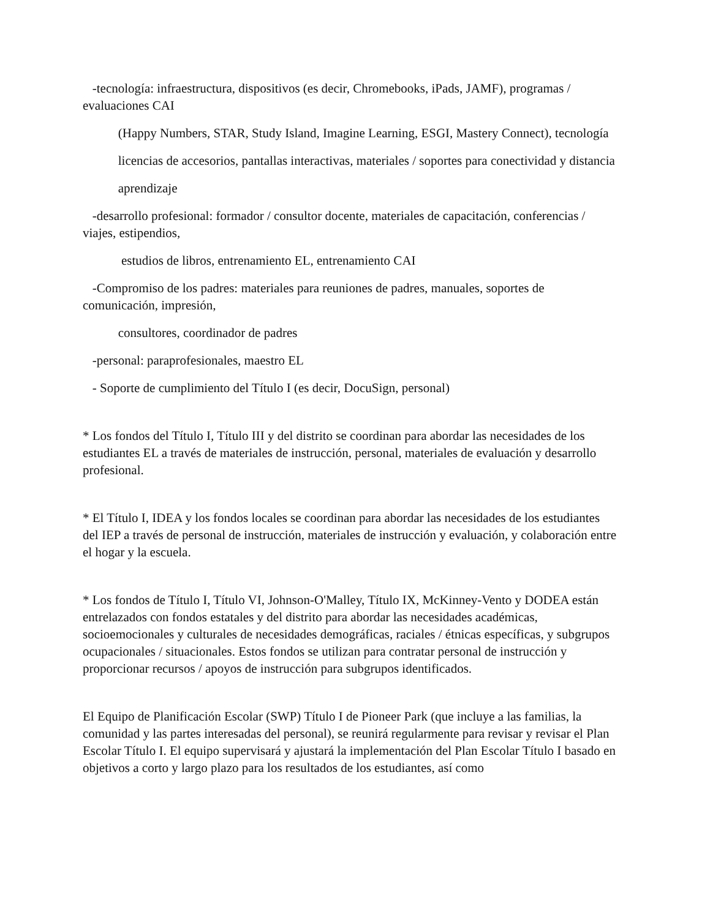-tecnología: infraestructura, dispositivos (es decir, Chromebooks, iPads, JAMF), programas / evaluaciones CAI
(Happy Numbers, STAR, Study Island, Imagine Learning, ESGI, Mastery Connect), tecnología
licencias de accesorios, pantallas interactivas, materiales / soportes para conectividad y distancia
aprendizaje
-desarrollo profesional: formador / consultor docente, materiales de capacitación, conferencias / viajes, estipendios,
estudios de libros, entrenamiento EL, entrenamiento CAI
-Compromiso de los padres: materiales para reuniones de padres, manuales, soportes de comunicación, impresión,
consultores, coordinador de padres
-personal: paraprofesionales, maestro EL
- Soporte de cumplimiento del Título I (es decir, DocuSign, personal)
* Los fondos del Título I, Título III y del distrito se coordinan para abordar las necesidades de los estudiantes EL a través de materiales de instrucción, personal, materiales de evaluación y desarrollo profesional.
* El Título I, IDEA y los fondos locales se coordinan para abordar las necesidades de los estudiantes del IEP a través de personal de instrucción, materiales de instrucción y evaluación, y colaboración entre el hogar y la escuela.
* Los fondos de Título I, Título VI, Johnson-O'Malley, Título IX, McKinney-Vento y DODEA están entrelazados con fondos estatales y del distrito para abordar las necesidades académicas, socioemocionales y culturales de necesidades demográficas, raciales / étnicas específicas, y subgrupos ocupacionales / situacionales. Estos fondos se utilizan para contratar personal de instrucción y proporcionar recursos / apoyos de instrucción para subgrupos identificados.
El Equipo de Planificación Escolar (SWP) Título I de Pioneer Park (que incluye a las familias, la comunidad y las partes interesadas del personal), se reunirá regularmente para revisar y revisar el Plan Escolar Título I. El equipo supervisará y ajustará la implementación del Plan Escolar Título I basado en objetivos a corto y largo plazo para los resultados de los estudiantes, así como